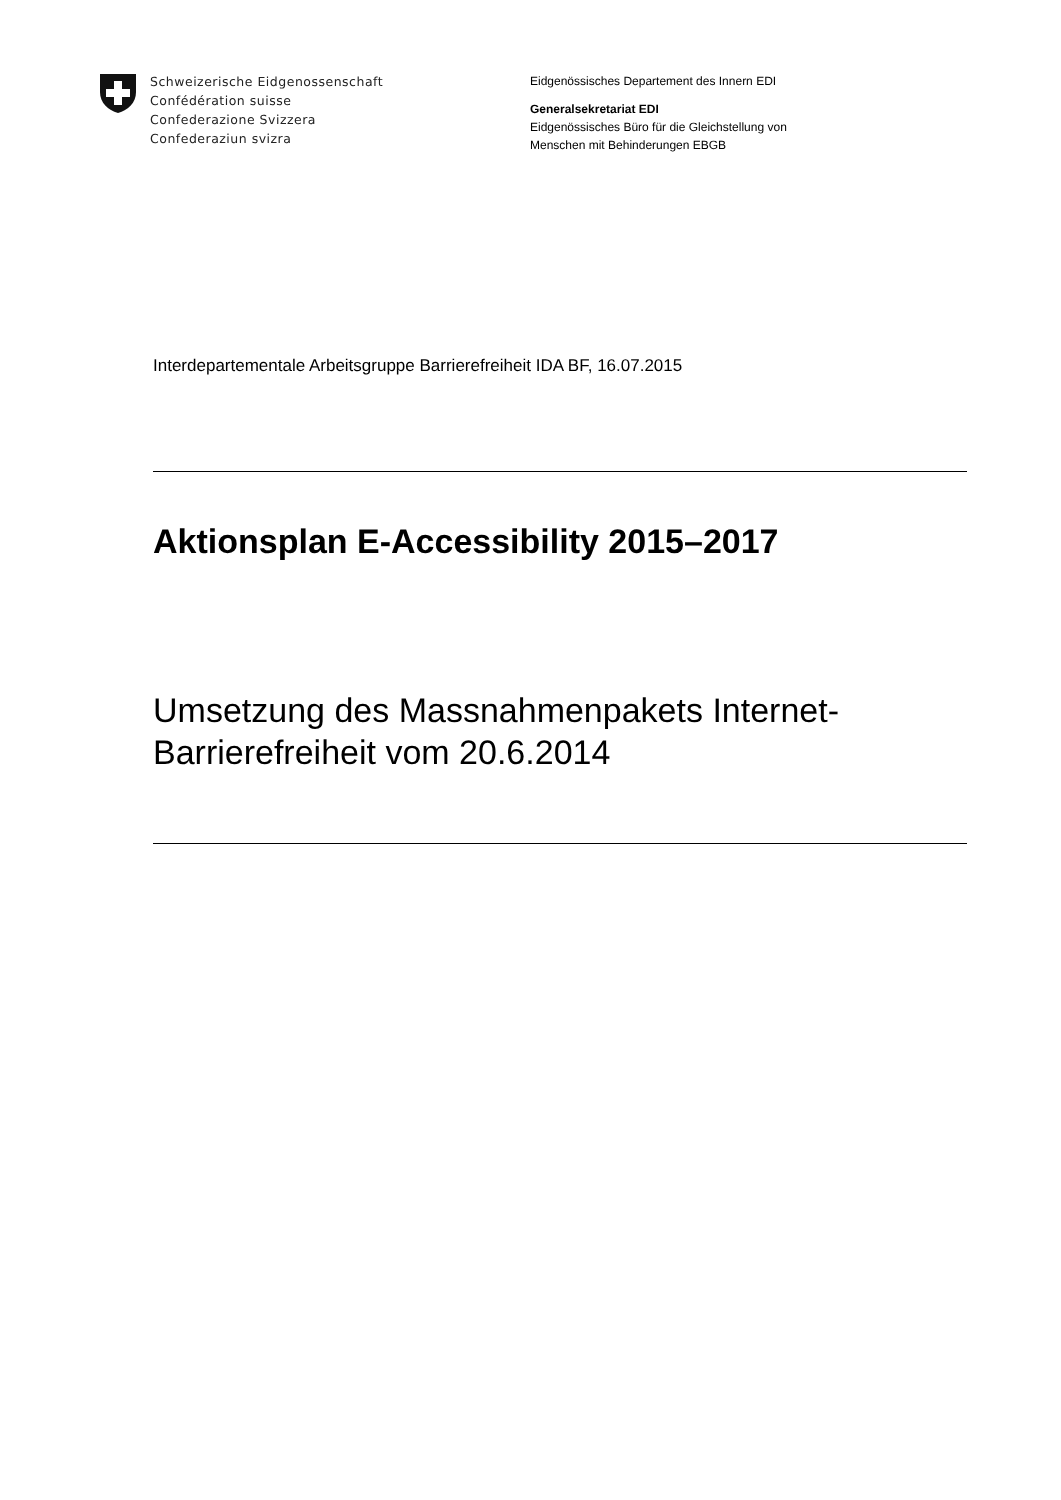Schweizerische Eidgenossenschaft
Confédération suisse
Confederazione Svizzera
Confederaziun svizra
Eidgenössisches Departement des Innern EDI
Generalsekretariat EDI
Eidgenössisches Büro für die Gleichstellung von
Menschen mit Behinderungen EBGB
Interdepartementale Arbeitsgruppe Barrierefreiheit IDA BF, 16.07.2015
Aktionsplan E-Accessibility 2015–2017
Umsetzung des Massnahmenpakets Internet-
Barrierefreiheit vom 20.6.2014